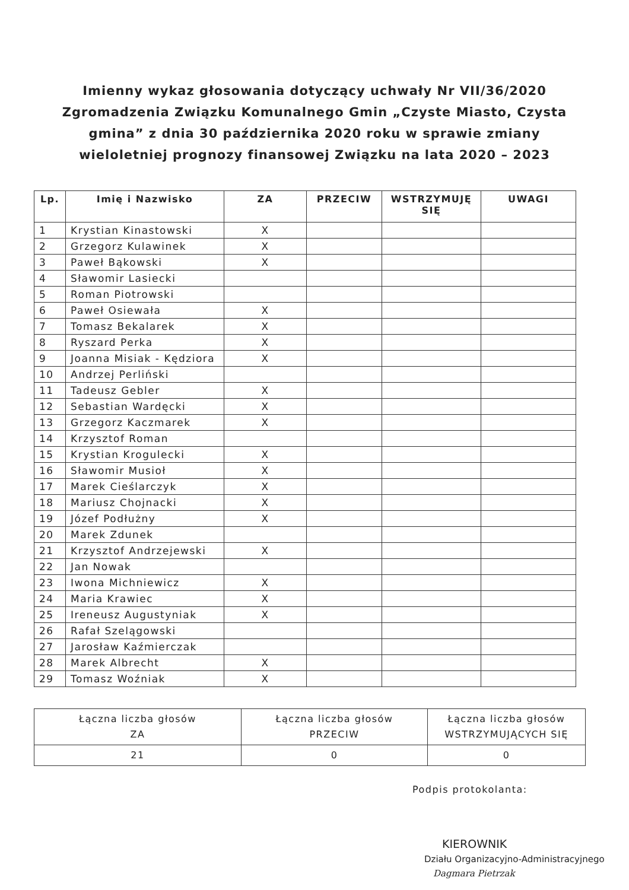Imienny wykaz głosowania dotyczący uchwały Nr VII/36/2020
Zgromadzenia Związku Komunalnego Gmin „Czyste Miasto, Czysta
gmina” z dnia 30 października 2020 roku w sprawie zmiany
wieloletniej prognozy finansowej Związku na lata 2020 – 2023
| Lp. | Imię i Nazwisko | ZA | PRZECIW | WSTRZYMUJĘ SIĘ | UWAGI |
| --- | --- | --- | --- | --- | --- |
| 1 | Krystian Kinastowski | X | | | |
| 2 | Grzegorz Kulawinek | X | | | |
| 3 | Paweł Bąkowski | X | | | |
| 4 | Sławomir Lasiecki | | | | |
| 5 | Roman Piotrowski | | | | |
| 6 | Paweł Osiewała | X | | | |
| 7 | Tomasz Bekalarek | X | | | |
| 8 | Ryszard Perka | X | | | |
| 9 | Joanna Misiak - Kędziora | X | | | |
| 10 | Andrzej Perliński | | | | |
| 11 | Tadeusz Gebler | X | | | |
| 12 | Sebastian Wardęcki | X | | | |
| 13 | Grzegorz Kaczmarek | X | | | |
| 14 | Krzysztof Roman | | | | |
| 15 | Krystian Krogulecki | X | | | |
| 16 | Sławomir Musioł | X | | | |
| 17 | Marek Cieślarczyk | X | | | |
| 18 | Mariusz Chojnacki | X | | | |
| 19 | Józef Podłużny | X | | | |
| 20 | Marek Zdunek | | | | |
| 21 | Krzysztof Andrzejewski | X | | | |
| 22 | Jan Nowak | | | | |
| 23 | Iwona Michniewicz | X | | | |
| 24 | Maria Krawiec | X | | | |
| 25 | Ireneusz Augustyniak | X | | | |
| 26 | Rafał Szelągowski | | | | |
| 27 | Jarosław Kaźmierczak | | | | |
| 28 | Marek Albrecht | X | | | |
| 29 | Tomasz Woźniak | X | | | |
| Łączna liczba głosów ZA | Łączna liczba głosów PRZECIW | Łączna liczba głosów WSTRZYMUJĄCYCH SIĘ |
| 21 | 0 | 0 |
Podpis protokolanta:
KIEROWNIK
Działu Organizacyjno-Administracyjnego
Dagmara Pietrzak